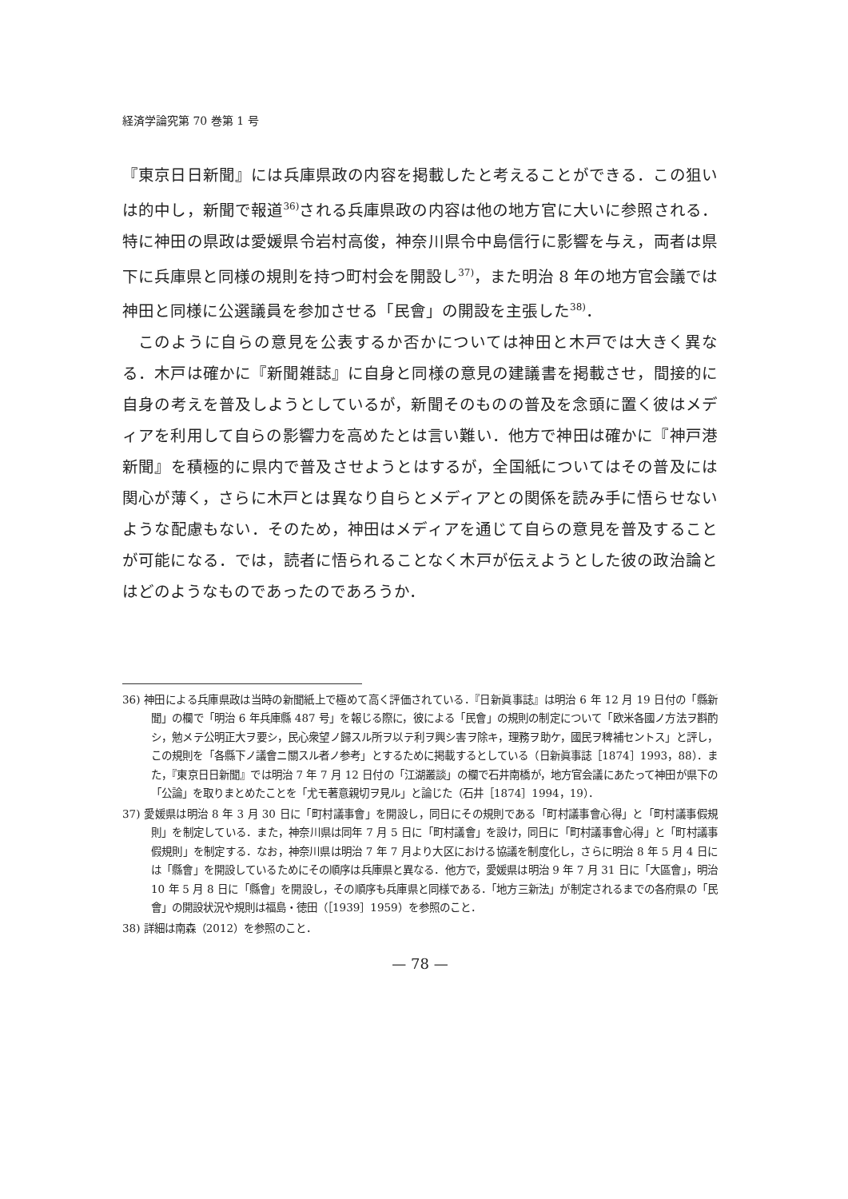経済学論究第 70 巻第 1 号
『東京日日新聞』には兵庫県政の内容を掲載したと考えることができる．この狙いは的中し，新聞で報道<sup>36)</sup>される兵庫県政の内容は他の地方官に大いに参照される．特に神田の県政は愛媛県令岩村高俊，神奈川県令中島信行に影響を与え，両者は県下に兵庫県と同様の規則を持つ町村会を開設し<sup>37)</sup>，また明治 8 年の地方官会議では神田と同様に公選議員を参加させる「民會」の開設を主張した<sup>38)</sup>．
このように自らの意見を公表するか否かについては神田と木戸では大きく異なる．木戸は確かに『新聞雑誌』に自身と同様の意見の建議書を掲載させ，間接的に自身の考えを普及しようとしているが，新聞そのものの普及を念頭に置く彼はメディアを利用して自らの影響力を高めたとは言い難い．他方で神田は確かに『神戸港新聞』を積極的に県内で普及させようとはするが，全国紙についてはその普及には関心が薄く，さらに木戸とは異なり自らとメディアとの関係を読み手に悟らせないような配慮もない．そのため，神田はメディアを通じて自らの意見を普及することが可能になる．では，読者に悟られることなく木戸が伝えようとした彼の政治論とはどのようなものであったのであろうか．
36) 神田による兵庫県政は当時の新聞紙上で極めて高く評価されている．『日新眞事誌』は明治 6 年 12 月 19 日付の「縣新聞」の欄で「明治 6 年兵庫縣 487 号」を報じる際に，彼による「民會」の規則の制定について「欧米各國ノ方法ヲ斟酌シ，勉メテ公明正大ヲ要シ，民心衆望ノ歸スル所ヲ以テ利ヲ興シ害ヲ除キ，理務ヲ助ケ，國民ヲ稗補セントス」と評し，この規則を「各縣下ノ議會ニ關スル者ノ参考」とするために掲載するとしている（日新眞事誌［1874］1993，88）．また，『東京日日新聞』では明治 7 年 7 月 12 日付の「江湖叢談」の欄で石井南橋が，地方官会議にあたって神田が県下の「公論」を取りまとめたことを「尤モ著意親切ヲ見ル」と論じた（石井［1874］1994，19）．
37) 愛媛県は明治 8 年 3 月 30 日に「町村議事會」を開設し，同日にその規則である「町村議事會心得」と「町村議事假規則」を制定している．また，神奈川県は同年 7 月 5 日に「町村議會」を設け，同日に「町村議事會心得」と「町村議事假規則」を制定する．なお，神奈川県は明治 7 年 7 月より大区における協議を制度化し，さらに明治 8 年 5 月 4 日には「縣會」を開設しているためにその順序は兵庫県と異なる．他方で，愛媛県は明治 9 年 7 月 31 日に「大區會」，明治 10 年 5 月 8 日に「縣會」を開設し，その順序も兵庫県と同様である．「地方三新法」が制定されるまでの各府県の「民會」の開設状況や規則は福島・徳田（［1939］1959）を参照のこと．
38) 詳細は南森（2012）を参照のこと．
— 78 —